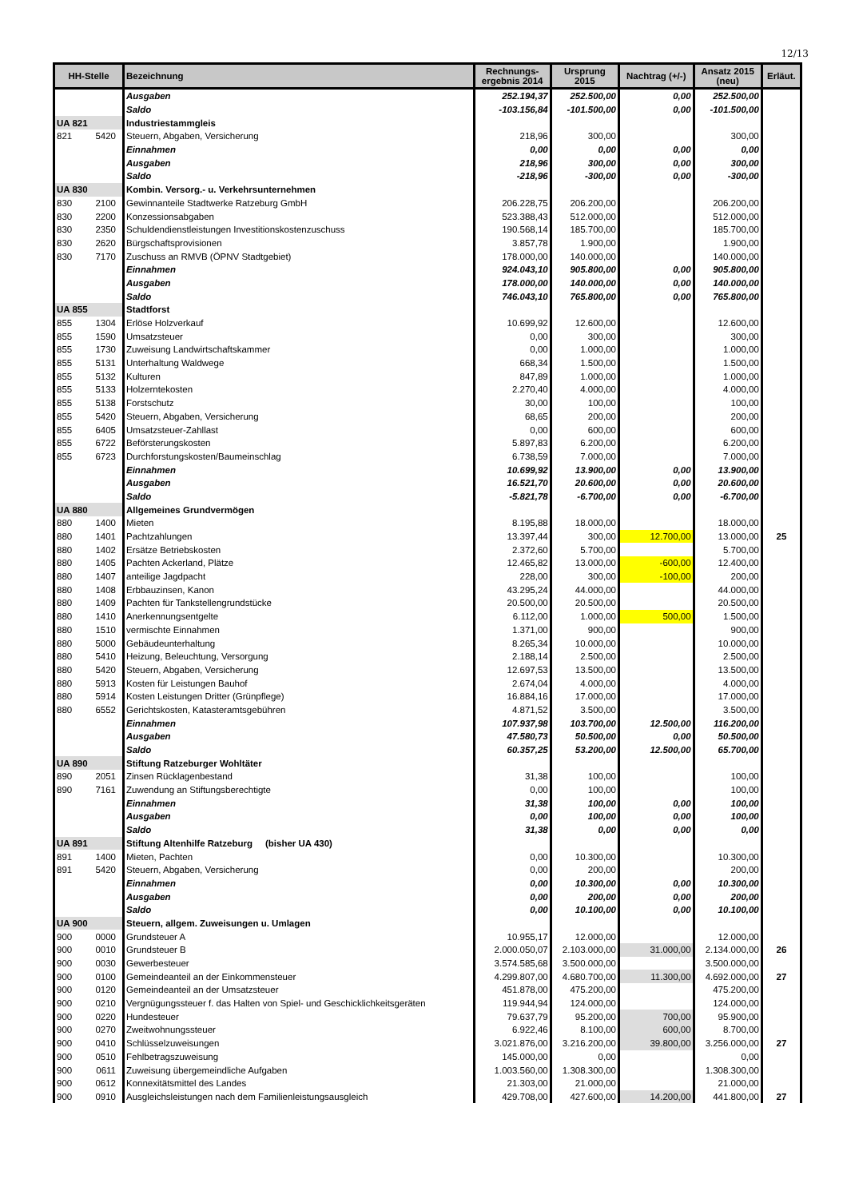12/13
| HH-Stelle | | Bezeichnung | Rechnungs- ergebnis 2014 | Ursprung 2015 | Nachtrag (+/-) | Ansatz 2015 (neu) | Erläut. |
| --- | --- | --- | --- | --- | --- | --- | --- |
| | | Ausgaben | 252.194,37 | 252.500,00 | 0,00 | 252.500,00 | |
| | | Saldo | -103.156,84 | -101.500,00 | 0,00 | -101.500,00 | |
| UA 821 | | Industriestammgleis | | | | | |
| 821 | 5420 | Steuern, Abgaben, Versicherung | 218,96 | 300,00 | | 300,00 | |
| | | Einnahmen | 0,00 | 0,00 | 0,00 | 0,00 | |
| | | Ausgaben | 218,96 | 300,00 | 0,00 | 300,00 | |
| | | Saldo | -218,96 | -300,00 | 0,00 | -300,00 | |
| UA 830 | | Kombin. Versorg.- u. Verkehrsunternehmen | | | | | |
| 830 | 2100 | Gewinnanteile Stadtwerke Ratzeburg GmbH | 206.228,75 | 206.200,00 | | 206.200,00 | |
| 830 | 2200 | Konzessionsabgaben | 523.388,43 | 512.000,00 | | 512.000,00 | |
| 830 | 2350 | Schuldendienstleistungen Investitionskostenzuschuss | 190.568,14 | 185.700,00 | | 185.700,00 | |
| 830 | 2620 | Bürgschaftsprovisionen | 3.857,78 | 1.900,00 | | 1.900,00 | |
| 830 | 7170 | Zuschuss an RMVB (ÖPNV Stadtgebiet) | 178.000,00 | 140.000,00 | | 140.000,00 | |
| | | Einnahmen | 924.043,10 | 905.800,00 | 0,00 | 905.800,00 | |
| | | Ausgaben | 178.000,00 | 140.000,00 | 0,00 | 140.000,00 | |
| | | Saldo | 746.043,10 | 765.800,00 | 0,00 | 765.800,00 | |
| UA 855 | | Stadtforst | | | | | |
| 855 | 1304 | Erlöse Holzverkauf | 10.699,92 | 12.600,00 | | 12.600,00 | |
| 855 | 1590 | Umsatzsteuer | 0,00 | 300,00 | | 300,00 | |
| 855 | 1730 | Zuweisung Landwirtschaftskammer | 0,00 | 1.000,00 | | 1.000,00 | |
| 855 | 5131 | Unterhaltung Waldwege | 668,34 | 1.500,00 | | 1.500,00 | |
| 855 | 5132 | Kulturen | 847,89 | 1.000,00 | | 1.000,00 | |
| 855 | 5133 | Holzerntekosten | 2.270,40 | 4.000,00 | | 4.000,00 | |
| 855 | 5138 | Forstschutz | 30,00 | 100,00 | | 100,00 | |
| 855 | 5420 | Steuern, Abgaben, Versicherung | 68,65 | 200,00 | | 200,00 | |
| 855 | 6405 | Umsatzsteuer-Zahllast | 0,00 | 600,00 | | 600,00 | |
| 855 | 6722 | Beförsterungskosten | 5.897,83 | 6.200,00 | | 6.200,00 | |
| 855 | 6723 | Durchforstungskosten/Baumeinschlag | 6.738,59 | 7.000,00 | | 7.000,00 | |
| | | Einnahmen | 10.699,92 | 13.900,00 | 0,00 | 13.900,00 | |
| | | Ausgaben | 16.521,70 | 20.600,00 | 0,00 | 20.600,00 | |
| | | Saldo | -5.821,78 | -6.700,00 | 0,00 | -6.700,00 | |
| UA 880 | | Allgemeines Grundvermögen | | | | | |
| 880 | 1400 | Mieten | 8.195,88 | 18.000,00 | | 18.000,00 | |
| 880 | 1401 | Pachtzahlungen | 13.397,44 | 300,00 | 12.700,00 | 13.000,00 | 25 |
| 880 | 1402 | Ersätze Betriebskosten | 2.372,60 | 5.700,00 | | 5.700,00 | |
| 880 | 1405 | Pachten Ackerland, Plätze | 12.465,82 | 13.000,00 | -600,00 | 12.400,00 | |
| 880 | 1407 | anteilige Jagdpacht | 228,00 | 300,00 | -100,00 | 200,00 | |
| 880 | 1408 | Erbbauzinsen, Kanon | 43.295,24 | 44.000,00 | | 44.000,00 | |
| 880 | 1409 | Pachten für Tankstellengrundstücke | 20.500,00 | 20.500,00 | | 20.500,00 | |
| 880 | 1410 | Anerkennungsentgelte | 6.112,00 | 1.000,00 | 500,00 | 1.500,00 | |
| 880 | 1510 | vermischte Einnahmen | 1.371,00 | 900,00 | | 900,00 | |
| 880 | 5000 | Gebäudeunterhaltung | 8.265,34 | 10.000,00 | | 10.000,00 | |
| 880 | 5410 | Heizung, Beleuchtung, Versorgung | 2.188,14 | 2.500,00 | | 2.500,00 | |
| 880 | 5420 | Steuern, Abgaben, Versicherung | 12.697,53 | 13.500,00 | | 13.500,00 | |
| 880 | 5913 | Kosten für Leistungen Bauhof | 2.674,04 | 4.000,00 | | 4.000,00 | |
| 880 | 5914 | Kosten Leistungen Dritter (Grünpflege) | 16.884,16 | 17.000,00 | | 17.000,00 | |
| 880 | 6552 | Gerichtskosten, Katasteramtsgebühren | 4.871,52 | 3.500,00 | | 3.500,00 | |
| | | Einnahmen | 107.937,98 | 103.700,00 | 12.500,00 | 116.200,00 | |
| | | Ausgaben | 47.580,73 | 50.500,00 | 0,00 | 50.500,00 | |
| | | Saldo | 60.357,25 | 53.200,00 | 12.500,00 | 65.700,00 | |
| UA 890 | | Stiftung Ratzeburger Wohltäter | | | | | |
| 890 | 2051 | Zinsen Rücklagenbestand | 31,38 | 100,00 | | 100,00 | |
| 890 | 7161 | Zuwendung an Stiftungsberechtigte | 0,00 | 100,00 | | 100,00 | |
| | | Einnahmen | 31,38 | 100,00 | 0,00 | 100,00 | |
| | | Ausgaben | 0,00 | 100,00 | 0,00 | 100,00 | |
| | | Saldo | 31,38 | 0,00 | 0,00 | 0,00 | |
| UA 891 | | Stiftung Altenhilfe Ratzeburg (bisher UA 430) | | | | | |
| 891 | 1400 | Mieten, Pachten | 0,00 | 10.300,00 | | 10.300,00 | |
| 891 | 5420 | Steuern, Abgaben, Versicherung | 0,00 | 200,00 | | 200,00 | |
| | | Einnahmen | 0,00 | 10.300,00 | 0,00 | 10.300,00 | |
| | | Ausgaben | 0,00 | 200,00 | 0,00 | 200,00 | |
| | | Saldo | 0,00 | 10.100,00 | 0,00 | 10.100,00 | |
| UA 900 | | Steuern, allgem. Zuweisungen u. Umlagen | | | | | |
| 900 | 0000 | Grundsteuer A | 10.955,17 | 12.000,00 | | 12.000,00 | |
| 900 | 0010 | Grundsteuer B | 2.000.050,07 | 2.103.000,00 | 31.000,00 | 2.134.000,00 | 26 |
| 900 | 0030 | Gewerbesteuer | 3.574.585,68 | 3.500.000,00 | | 3.500.000,00 | |
| 900 | 0100 | Gemeindeanteil an der Einkommensteuer | 4.299.807,00 | 4.680.700,00 | 11.300,00 | 4.692.000,00 | 27 |
| 900 | 0120 | Gemeindeanteil an der Umsatzsteuer | 451.878,00 | 475.200,00 | | 475.200,00 | |
| 900 | 0210 | Vergnügungssteuer f. das Halten von Spiel- und Geschicklichkeitsgeräten | 119.944,94 | 124.000,00 | | 124.000,00 | |
| 900 | 0220 | Hundesteuer | 79.637,79 | 95.200,00 | 700,00 | 95.900,00 | |
| 900 | 0270 | Zweitwohnungssteuer | 6.922,46 | 8.100,00 | 600,00 | 8.700,00 | |
| 900 | 0410 | Schlüsselzuweisungen | 3.021.876,00 | 3.216.200,00 | 39.800,00 | 3.256.000,00 | 27 |
| 900 | 0510 | Fehlbetragszuweisung | 145.000,00 | 0,00 | | 0,00 | |
| 900 | 0611 | Zuweisung übergemeindliche Aufgaben | 1.003.560,00 | 1.308.300,00 | | 1.308.300,00 | |
| 900 | 0612 | Konnexitätsmittel des Landes | 21.303,00 | 21.000,00 | | 21.000,00 | |
| 900 | 0910 | Ausgleichsleistungen nach dem Familienleistungsausgleich | 429.708,00 | 427.600,00 | 14.200,00 | 441.800,00 | 27 |